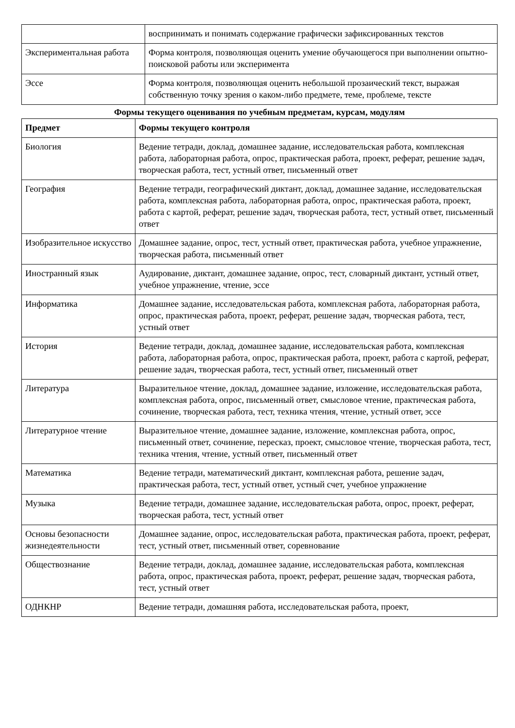| | воспринимать и понимать содержание графически зафиксированных текстов |
| Экспериментальная работа | Форма контроля, позволяющая оценить умение обучающегося при выполнении опытно-поисковой работы или эксперимента |
| Эссе | Форма контроля, позволяющая оценить небольшой прозаический текст, выражая собственную точку зрения о каком-либо предмете, теме, проблеме, тексте |
Формы текущего оценивания по учебным предметам, курсам, модулям
| Предмет | Формы текущего контроля |
| --- | --- |
| Биология | Ведение тетради, доклад, домашнее задание, исследовательская работа, комплексная работа, лабораторная работа, опрос, практическая работа, проект, реферат, решение задач, творческая работа, тест, устный ответ, письменный ответ |
| География | Ведение тетради, географический диктант, доклад, домашнее задание, исследовательская работа, комплексная работа, лабораторная работа, опрос, практическая работа, проект, работа с картой, реферат, решение задач, творческая работа, тест, устный ответ, письменный ответ |
| Изобразительное искусство | Домашнее задание, опрос, тест, устный ответ, практическая работа, учебное упражнение, творческая работа, письменный ответ |
| Иностранный язык | Аудирование, диктант, домашнее задание, опрос, тест, словарный диктант, устный ответ, учебное упражнение, чтение, эссе |
| Информатика | Домашнее задание, исследовательская работа, комплексная работа, лабораторная работа, опрос, практическая работа, проект, реферат, решение задач, творческая работа, тест, устный ответ |
| История | Ведение тетради, доклад, домашнее задание, исследовательская работа, комплексная работа, лабораторная работа, опрос, практическая работа, проект, работа с картой, реферат, решение задач, творческая работа, тест, устный ответ, письменный ответ |
| Литература | Выразительное чтение, доклад, домашнее задание, изложение, исследовательская работа, комплексная работа, опрос, письменный ответ, смысловое чтение, практическая работа, сочинение, творческая работа, тест, техника чтения, чтение, устный ответ, эссе |
| Литературное чтение | Выразительное чтение, домашнее задание, изложение, комплексная работа, опрос, письменный ответ, сочинение, пересказ, проект, смысловое чтение, творческая работа, тест, техника чтения, чтение, устный ответ, письменный ответ |
| Математика | Ведение тетради, математический диктант, комплексная работа, решение задач, практическая работа, тест, устный ответ, устный счет, учебное упражнение |
| Музыка | Ведение тетради, домашнее задание, исследовательская работа, опрос, проект, реферат, творческая работа, тест, устный ответ |
| Основы безопасности жизнедеятельности | Домашнее задание, опрос, исследовательская работа, практическая работа, проект, реферат, тест, устный ответ, письменный ответ, соревнование |
| Обществознание | Ведение тетради, доклад, домашнее задание, исследовательская работа, комплексная работа, опрос, практическая работа, проект, реферат, решение задач, творческая работа, тест, устный ответ |
| ОДНКНР | Ведение тетради, домашняя работа, исследовательская работа, проект, |